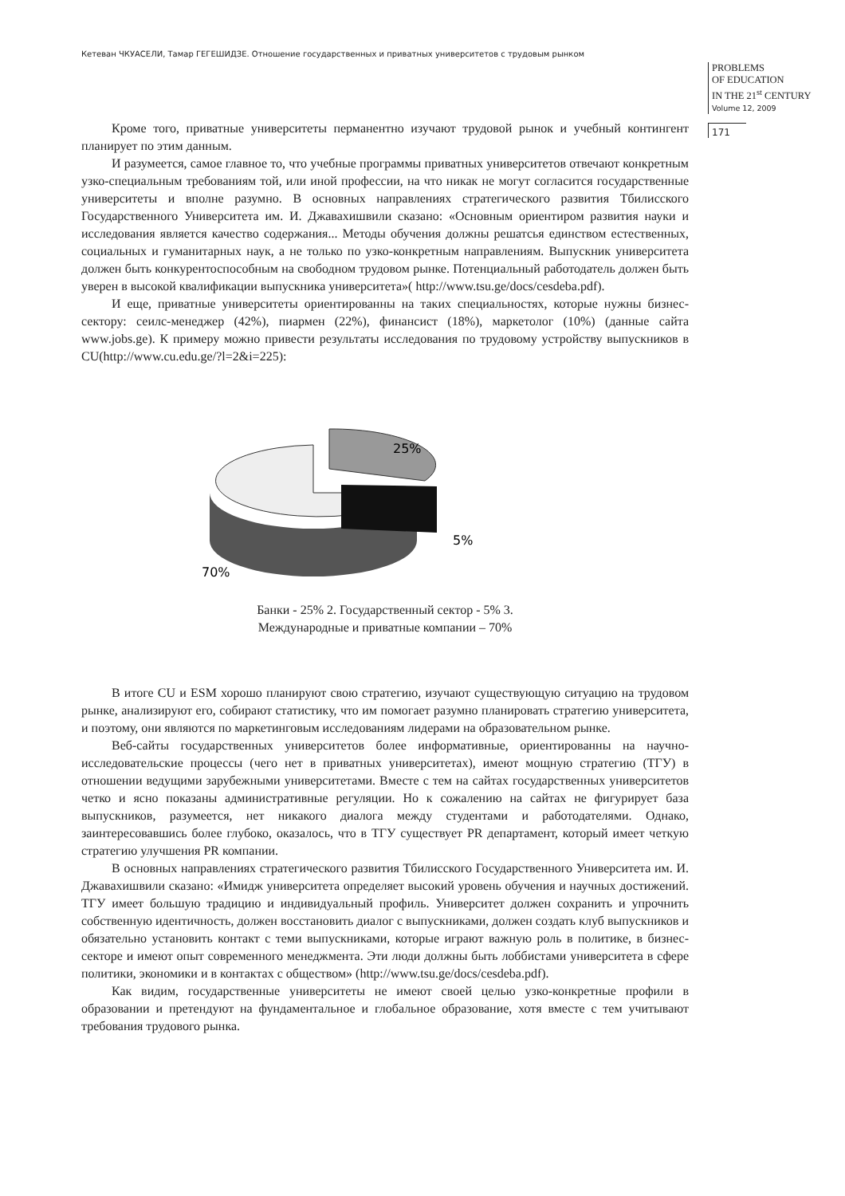Кетеван ЧКУАСЕЛИ, Тамар ГЕГЕШИДЗЕ. Отношение государственных и приватных университетов с трудовым рынком
PROBLEMS
OF EDUCATION
IN THE 21<sup>st</sup> CENTURY
Volume 12, 2009
171
Кроме того, приватные университеты перманентно изучают трудовой рынок и учебный контингент планирует по этим данным.
И разумеется, самое главное то, что учебные программы приватных университетов отвечают конкретным узко-специальным требованиям той, или иной профессии, на что никак не могут согласится государственные университеты и вполне разумно. В основных направлениях стратегического развития Тбилисского Государственного Университета им. И. Джавахишвили сказано: «Основным ориентиром развития науки и исследования является качество содержания... Методы обучения должны решатсья единством естественных, социальных и гуманитарных наук, а не только по узко-конкретным направлениям. Выпускник университета должен быть конкурентоспособным на свободном трудовом рынке. Потенциальный работодатель должен быть уверен в высокой квалификации выпускника университета»( http://www.tsu.ge/docs/cesdeba.pdf).
И еще, приватные университеты ориентированны на таких специальностях, которые нужны бизнес-сектору: сеилс-менеджер (42%), пиармен (22%), финансист (18%), маркетолог (10%) (данные сайта www.jobs.ge). К примеру можно привести результаты исследования по трудовому устройству выпускников в CU(http://www.cu.edu.ge/?l=2&i=225):
25%
5%
70%
Банки - 25% 2. Государственный сектор - 5% 3.
Международные и приватные компании – 70%
В итоге CU и ESM хорошо планируют свою стратегию, изучают существующую ситуацию на трудовом рынке, анализируют его, собирают статистику, что им помогает разумно планировать стратегию университета, и поэтому, они являются по маркетинговым исследованиям лидерами на образовательном рынке.
Веб-сайты государственных университетов более информативные, ориентированны на научно-исследовательские процессы (чего нет в приватных университетах), имеют мощную стратегию (ТГУ) в отношении ведущими зарубежными университетами. Вместе с тем на сайтах государственных университетов четко и ясно показаны административные регуляции. Но к сожалению на сайтах не фигурирует база выпускников, разумеется, нет никакого диалога между студентами и работодателями. Однако, заинтересовавшись более глубоко, оказалось, что в ТГУ существует PR департамент, который имеет четкую стратегию улучшения PR компании.
В основных направлениях стратегического развития Тбилисского Государственного Университета им. И. Джавахишвили сказано: «Имидж университета определяет высокий уровень обучения и научных достижений. ТГУ имеет большую традицию и индивидуальный профиль. Университет должен сохранить и упрочнить собственную идентичность, должен восстановить диалог с выпускниками, должен создать клуб выпускников и обязательно установить контакт с теми выпускниками, которые играют важную роль в политике, в бизнес-секторе и имеют опыт современного менеджмента. Эти люди должны быть лоббистами университета в сфере политики, экономики и в контактах с обществом» (http://www.tsu.ge/docs/cesdeba.pdf).
Как видим, государственные университеты не имеют своей целью узко-конкретные профили в образовании и претендуют на фундаментальное и глобальное образование, хотя вместе с тем учитывают требования трудового рынка.